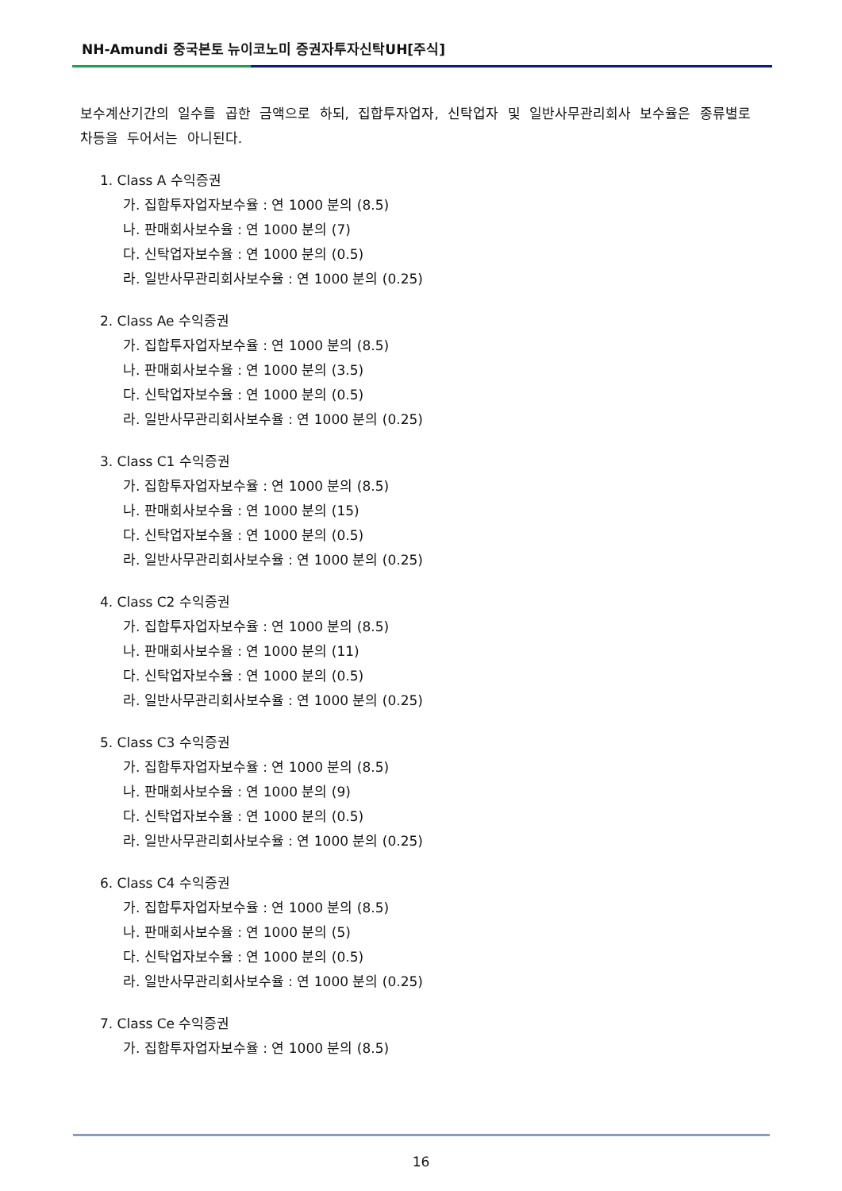NH-Amundi 중국본토 뉴이코노미 증권자투자신탁UH[주식]
보수계산기간의 일수를 곱한 금액으로 하되, 집합투자업자, 신탁업자 및 일반사무관리회사 보수율은 종류별로 차등을 두어서는 아니된다.
1. Class A 수익증권
가. 집합투자업자보수율 : 연 1000 분의 (8.5)
나. 판매회사보수율 : 연 1000 분의 (7)
다. 신탁업자보수율 : 연 1000 분의 (0.5)
라. 일반사무관리회사보수율 : 연 1000 분의 (0.25)
2. Class Ae 수익증권
가. 집합투자업자보수율 : 연 1000 분의 (8.5)
나. 판매회사보수율 : 연 1000 분의 (3.5)
다. 신탁업자보수율 : 연 1000 분의 (0.5)
라. 일반사무관리회사보수율 : 연 1000 분의 (0.25)
3. Class C1 수익증권
가. 집합투자업자보수율 : 연 1000 분의 (8.5)
나. 판매회사보수율 : 연 1000 분의 (15)
다. 신탁업자보수율 : 연 1000 분의 (0.5)
라. 일반사무관리회사보수율 : 연 1000 분의 (0.25)
4. Class C2 수익증권
가. 집합투자업자보수율 : 연 1000 분의 (8.5)
나. 판매회사보수율 : 연 1000 분의 (11)
다. 신탁업자보수율 : 연 1000 분의 (0.5)
라. 일반사무관리회사보수율 : 연 1000 분의 (0.25)
5. Class C3 수익증권
가. 집합투자업자보수율 : 연 1000 분의 (8.5)
나. 판매회사보수율 : 연 1000 분의 (9)
다. 신탁업자보수율 : 연 1000 분의 (0.5)
라. 일반사무관리회사보수율 : 연 1000 분의 (0.25)
6. Class C4 수익증권
가. 집합투자업자보수율 : 연 1000 분의 (8.5)
나. 판매회사보수율 : 연 1000 분의 (5)
다. 신탁업자보수율 : 연 1000 분의 (0.5)
라. 일반사무관리회사보수율 : 연 1000 분의 (0.25)
7. Class Ce 수익증권
가. 집합투자업자보수율 : 연 1000 분의 (8.5)
16